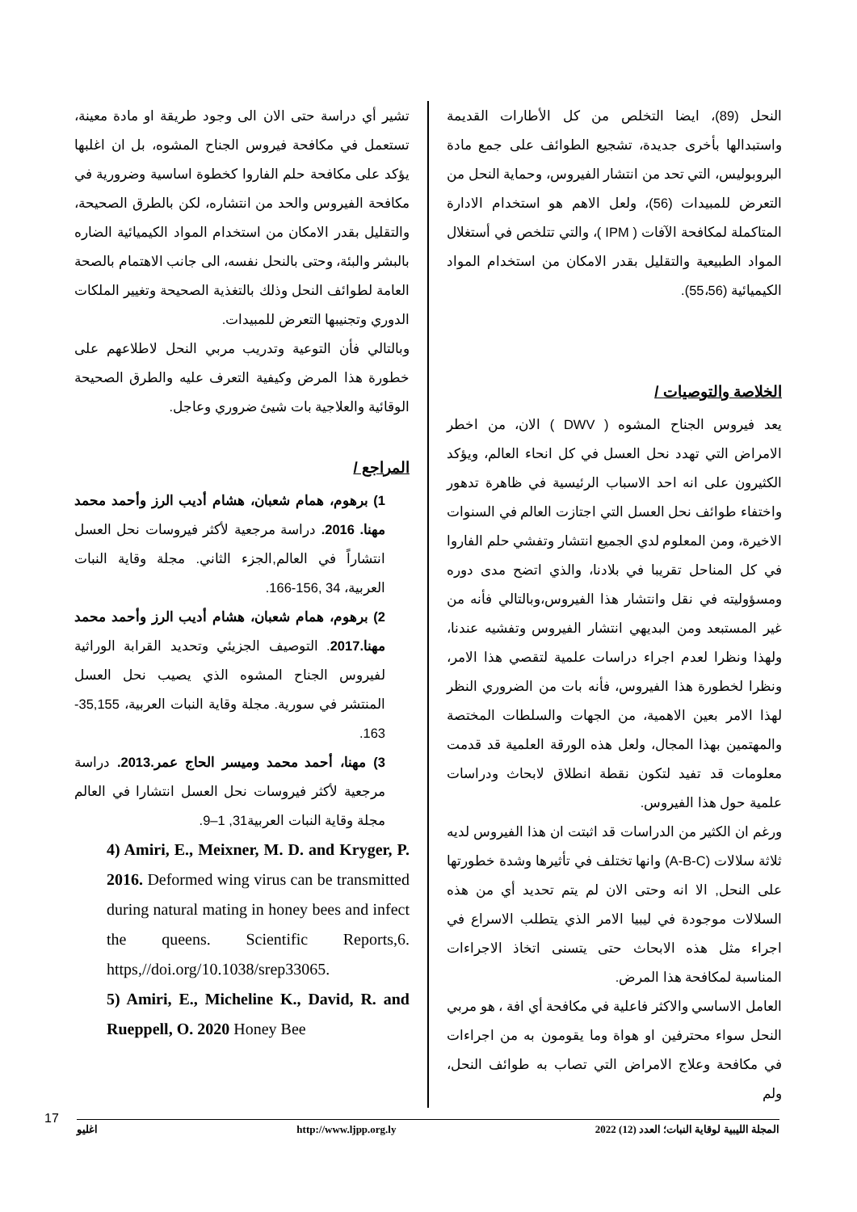النحل (89)، ايضا التخلص من كل الأطارات القديمة واستبدالها بأخرى جديدة، تشجيع الطوائف على جمع مادة البروبوليس، التي تحد من انتشار الفيروس، وحماية النحل من التعرض للمبيدات (56)، ولعل الاهم هو استخدام الادارة المتاكملة لمكافحة الآفات ( IPM )، والتي تتلخص في أستغلال المواد الطبيعية والتقليل بقدر الامكان من استخدام المواد الكيميائية (55،56).
الخلاصة والتوصيات /
يعد فيروس الجناح المشوه ( DWV ) الان، من اخطر الامراض التي تهدد نحل العسل في كل انحاء العالم، ويؤكد الكثيرون على انه احد الاسباب الرئيسية في ظاهرة تدهور واختفاء طوائف نحل العسل التي اجتازت العالم في السنوات الاخيرة، ومن المعلوم لدي الجميع انتشار وتفشي حلم الفاروا في كل المناحل تقريبا في بلادنا، والذي اتضح مدى دوره ومسؤوليته في نقل وانتشار هذا الفيروس،وبالتالي فأنه من غير المستبعد ومن البديهي انتشار الفيروس وتفشيه عندنا، ولهذا ونظرا لعدم اجراء دراسات علمية لتقصي هذا الامر، ونظرا لخطورة هذا الفيروس، فأنه بات من الضروري النظر لهذا الامر بعين الاهمية، من الجهات والسلطات المختصة والمهتمين بهذا المجال، ولعل هذه الورقة العلمية قد قدمت معلومات قد تفيد لتكون نقطة انطلاق لابحاث ودراسات علمية حول هذا الفيروس.
ورغم ان الكثير من الدراسات قد اثبتت ان هذا الفيروس لديه ثلاثة سلالات (A-B-C) وانها تختلف في تأثيرها وشدة خطورتها على النحل, الا انه وحتى الان لم يتم تحديد أي من هذه السلالات موجودة في ليبيا الامر الذي يتطلب الاسراع في اجراء مثل هذه الابحاث حتى يتسنى اتخاذ الاجراءات المناسبة لمكافحة هذا المرض.
العامل الاساسي والاكثر فاعلية في مكافحة أي افة ، هو مربي النحل سواء محترفين او هواة وما يقومون به من اجراءات في مكافحة وعلاج الامراض التي تصاب به طوائف النحل، ولم
تشير أي دراسة حتى الان الى وجود طريقة او مادة معينة، تستعمل في مكافحة فيروس الجناح المشوه، بل ان اغلبها يؤكد على مكافحة حلم الفاروا كخطوة اساسية وضرورية في مكافحة الفيروس والحد من انتشاره، لكن بالطرق الصحيحة، والتقليل بقدر الامكان من استخدام المواد الكيميائية الضاره بالبشر والبئة، وحتى بالنحل نفسه، الى جانب الاهتمام بالصحة العامة لطوائف النحل وذلك بالتغذية الصحيحة وتغيير الملكات الدوري وتجنيبها التعرض للمبيدات.
وبالتالي فأن التوعية وتدريب مربي النحل لاطلاعهم على خطورة هذا المرض وكيفية التعرف عليه والطرق الصحيحة الوقائية والعلاجية بات شيئ ضروري وعاجل.
المراجع /
1) برهوم، همام شعبان، هشام أديب الرز وأحمد محمد مهنا. 2016. دراسة مرجعية لأكثر فيروسات نحل العسل انتشاراً في العالم,الجزء الثاني. مجلة وقاية النبات العربية، 34 ,156-166.
2) برهوم، همام شعبان، هشام أديب الرز وأحمد محمد مهنا.2017. التوصيف الجزيئي وتحديد القرابة الوراثية لفيروس الجناح المشوه الذي يصيب نحل العسل المنتشر في سورية. مجلة وقاية النبات العربية، 35,155-163.
3) مهنا، أحمد محمد وميسر الحاج عمر.2013. دراسة مرجعية لأكثر فيروسات نحل العسل انتشارا في العالم مجلة وقاية النبات العربية31, 1–9.
4) Amiri, E., Meixner, M. D. and Kryger, P. 2016. Deformed wing virus can be transmitted during natural mating in honey bees and infect the queens. Scientific Reports,6. https,//doi.org/10.1038/srep33065.
5) Amiri, E., Micheline K., David, R. and Rueppell, O. 2020 Honey Bee
17 اغليو http://www.ljpp.org.ly المجلة الليبية لوقاية النبات؛ العدد (12) 2022